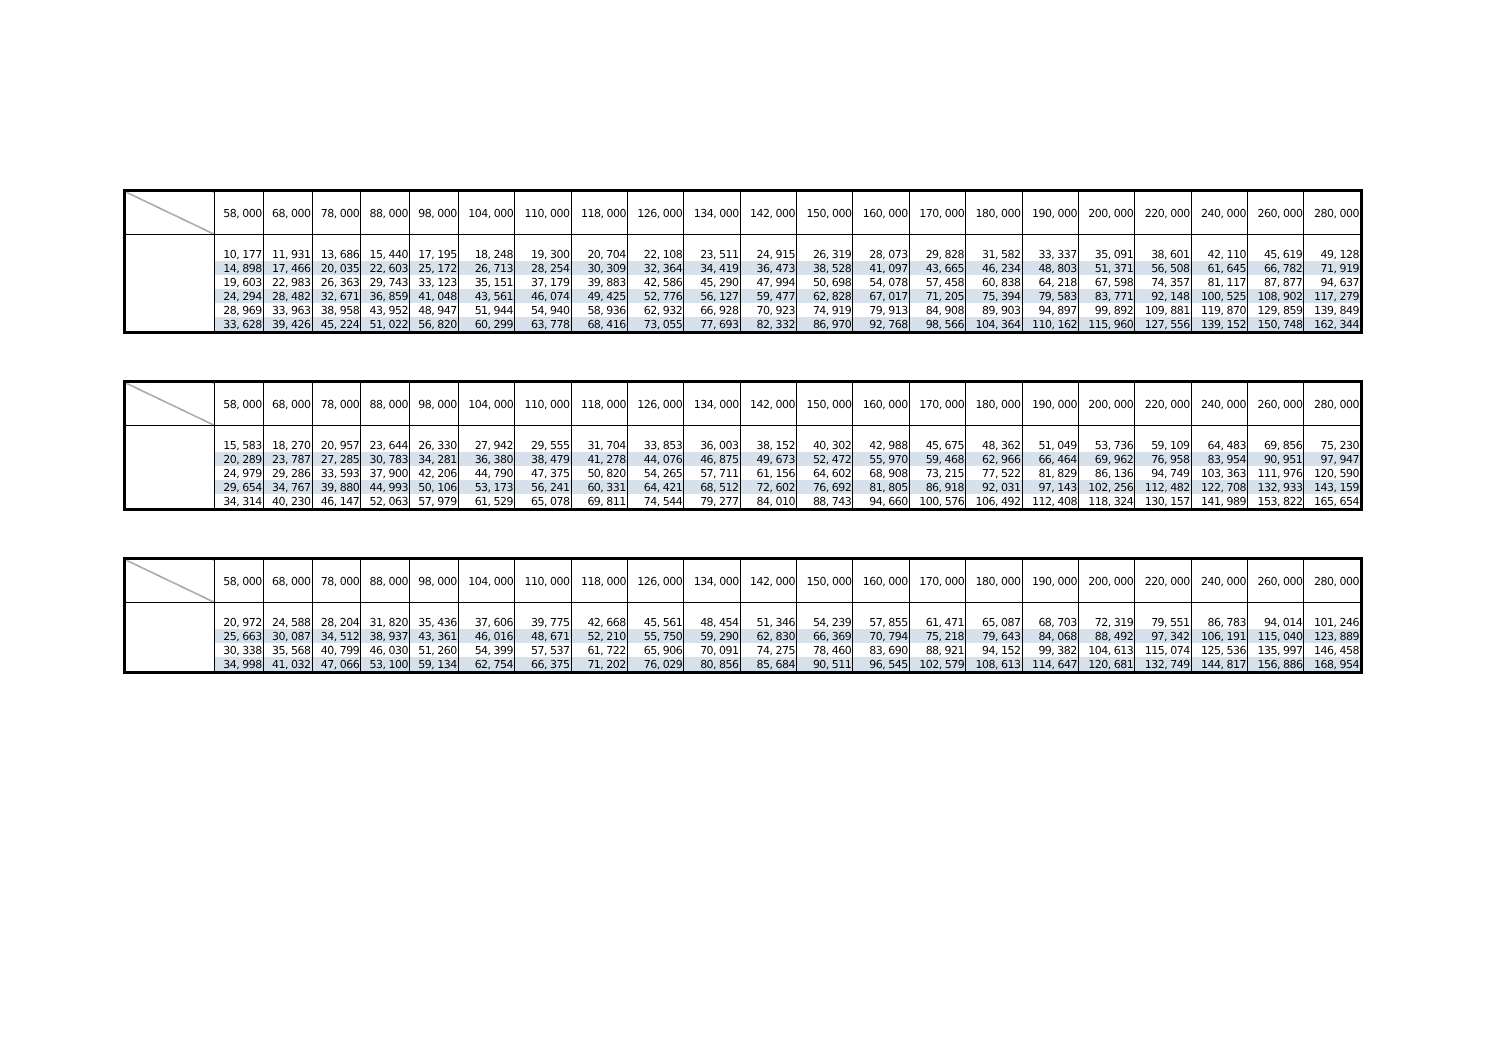| | 58, 000 | 68, 000 | 78, 000 | 88, 000 | 98, 000 | 104, 000 | 110, 000 | 118, 000 | 126, 000 | 134, 000 | 142, 000 | 150, 000 | 160, 000 | 170, 000 | 180, 000 | 190, 000 | 200, 000 | 220, 000 | 240, 000 | 260, 000 | 280, 000 |
| --- | --- | --- | --- | --- | --- | --- | --- | --- | --- | --- | --- | --- | --- | --- | --- | --- | --- | --- | --- | --- | --- |
| | 10, 177 | 11, 931 | 13, 686 | 15, 440 | 17, 195 | 18, 248 | 19, 300 | 20, 704 | 22, 108 | 23, 511 | 24, 915 | 26, 319 | 28, 073 | 29, 828 | 31, 582 | 33, 337 | 35, 091 | 38, 601 | 42, 110 | 45, 619 | 49, 128 |
| | 14, 898 | 17, 466 | 20, 035 | 22, 603 | 25, 172 | 26, 713 | 28, 254 | 30, 309 | 32, 364 | 34, 419 | 36, 473 | 38, 528 | 41, 097 | 43, 665 | 46, 234 | 48, 803 | 51, 371 | 56, 508 | 61, 645 | 66, 782 | 71, 919 |
| | 19, 603 | 22, 983 | 26, 363 | 29, 743 | 33, 123 | 35, 151 | 37, 179 | 39, 883 | 42, 586 | 45, 290 | 47, 994 | 50, 698 | 54, 078 | 57, 458 | 60, 838 | 64, 218 | 67, 598 | 74, 357 | 81, 117 | 87, 877 | 94, 637 |
| | 24, 294 | 28, 482 | 32, 671 | 36, 859 | 41, 048 | 43, 561 | 46, 074 | 49, 425 | 52, 776 | 56, 127 | 59, 477 | 62, 828 | 67, 017 | 71, 205 | 75, 394 | 79, 583 | 83, 771 | 92, 148 | 100, 525 | 108, 902 | 117, 279 |
| | 28, 969 | 33, 963 | 38, 958 | 43, 952 | 48, 947 | 51, 944 | 54, 940 | 58, 936 | 62, 932 | 66, 928 | 70, 923 | 74, 919 | 79, 913 | 84, 908 | 89, 903 | 94, 897 | 99, 892 | 109, 881 | 119, 870 | 129, 859 | 139, 849 |
| | 33, 628 | 39, 426 | 45, 224 | 51, 022 | 56, 820 | 60, 299 | 63, 778 | 68, 416 | 73, 055 | 77, 693 | 82, 332 | 86, 970 | 92, 768 | 98, 566 | 104, 364 | 110, 162 | 115, 960 | 127, 556 | 139, 152 | 150, 748 | 162, 344 |
| | 58, 000 | 68, 000 | 78, 000 | 88, 000 | 98, 000 | 104, 000 | 110, 000 | 118, 000 | 126, 000 | 134, 000 | 142, 000 | 150, 000 | 160, 000 | 170, 000 | 180, 000 | 190, 000 | 200, 000 | 220, 000 | 240, 000 | 260, 000 | 280, 000 |
| --- | --- | --- | --- | --- | --- | --- | --- | --- | --- | --- | --- | --- | --- | --- | --- | --- | --- | --- | --- | --- | --- |
| | 15, 583 | 18, 270 | 20, 957 | 23, 644 | 26, 330 | 27, 942 | 29, 555 | 31, 704 | 33, 853 | 36, 003 | 38, 152 | 40, 302 | 42, 988 | 45, 675 | 48, 362 | 51, 049 | 53, 736 | 59, 109 | 64, 483 | 69, 856 | 75, 230 |
| | 20, 289 | 23, 787 | 27, 285 | 30, 783 | 34, 281 | 36, 380 | 38, 479 | 41, 278 | 44, 076 | 46, 875 | 49, 673 | 52, 472 | 55, 970 | 59, 468 | 62, 966 | 66, 464 | 69, 962 | 76, 958 | 83, 954 | 90, 951 | 97, 947 |
| | 24, 979 | 29, 286 | 33, 593 | 37, 900 | 42, 206 | 44, 790 | 47, 375 | 50, 820 | 54, 265 | 57, 711 | 61, 156 | 64, 602 | 68, 908 | 73, 215 | 77, 522 | 81, 829 | 86, 136 | 94, 749 | 103, 363 | 111, 976 | 120, 590 |
| | 29, 654 | 34, 767 | 39, 880 | 44, 993 | 50, 106 | 53, 173 | 56, 241 | 60, 331 | 64, 421 | 68, 512 | 72, 602 | 76, 692 | 81, 805 | 86, 918 | 92, 031 | 97, 143 | 102, 256 | 112, 482 | 122, 708 | 132, 933 | 143, 159 |
| | 34, 314 | 40, 230 | 46, 147 | 52, 063 | 57, 979 | 61, 529 | 65, 078 | 69, 811 | 74, 544 | 79, 277 | 84, 010 | 88, 743 | 94, 660 | 100, 576 | 106, 492 | 112, 408 | 118, 324 | 130, 157 | 141, 989 | 153, 822 | 165, 654 |
| | 58, 000 | 68, 000 | 78, 000 | 88, 000 | 98, 000 | 104, 000 | 110, 000 | 118, 000 | 126, 000 | 134, 000 | 142, 000 | 150, 000 | 160, 000 | 170, 000 | 180, 000 | 190, 000 | 200, 000 | 220, 000 | 240, 000 | 260, 000 | 280, 000 |
| --- | --- | --- | --- | --- | --- | --- | --- | --- | --- | --- | --- | --- | --- | --- | --- | --- | --- | --- | --- | --- | --- |
| | 20, 972 | 24, 588 | 28, 204 | 31, 820 | 35, 436 | 37, 606 | 39, 775 | 42, 668 | 45, 561 | 48, 454 | 51, 346 | 54, 239 | 57, 855 | 61, 471 | 65, 087 | 68, 703 | 72, 319 | 79, 551 | 86, 783 | 94, 014 | 101, 246 |
| | 25, 663 | 30, 087 | 34, 512 | 38, 937 | 43, 361 | 46, 016 | 48, 671 | 52, 210 | 55, 750 | 59, 290 | 62, 830 | 66, 369 | 70, 794 | 75, 218 | 79, 643 | 84, 068 | 88, 492 | 97, 342 | 106, 191 | 115, 040 | 123, 889 |
| | 30, 338 | 35, 568 | 40, 799 | 46, 030 | 51, 260 | 54, 399 | 57, 537 | 61, 722 | 65, 906 | 70, 091 | 74, 275 | 78, 460 | 83, 690 | 88, 921 | 94, 152 | 99, 382 | 104, 613 | 115, 074 | 125, 536 | 135, 997 | 146, 458 |
| | 34, 998 | 41, 032 | 47, 066 | 53, 100 | 59, 134 | 62, 754 | 66, 375 | 71, 202 | 76, 029 | 80, 856 | 85, 684 | 90, 511 | 96, 545 | 102, 579 | 108, 613 | 114, 647 | 120, 681 | 132, 749 | 144, 817 | 156, 886 | 168, 954 |